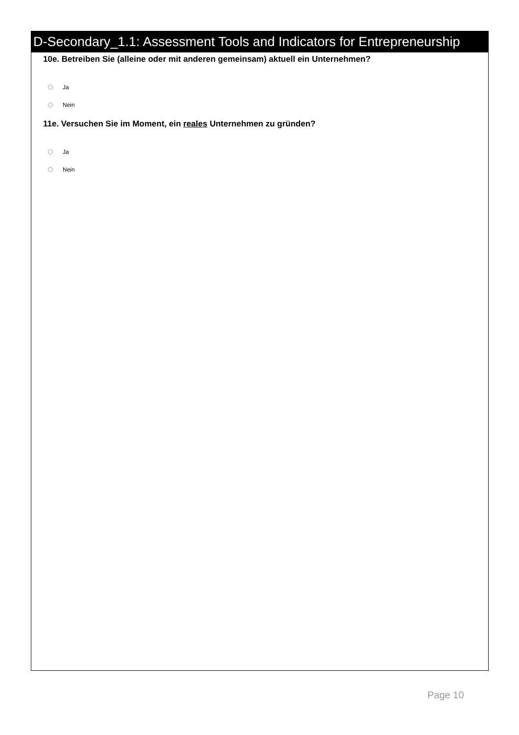D-Secondary_1.1: Assessment Tools and Indicators for Entrepreneurship
10e. Betreiben Sie (alleine oder mit anderen gemeinsam) aktuell ein Unternehmen?
Ja
Nein
11e. Versuchen Sie im Moment, ein reales Unternehmen zu gründen?
Ja
Nein
Page 10